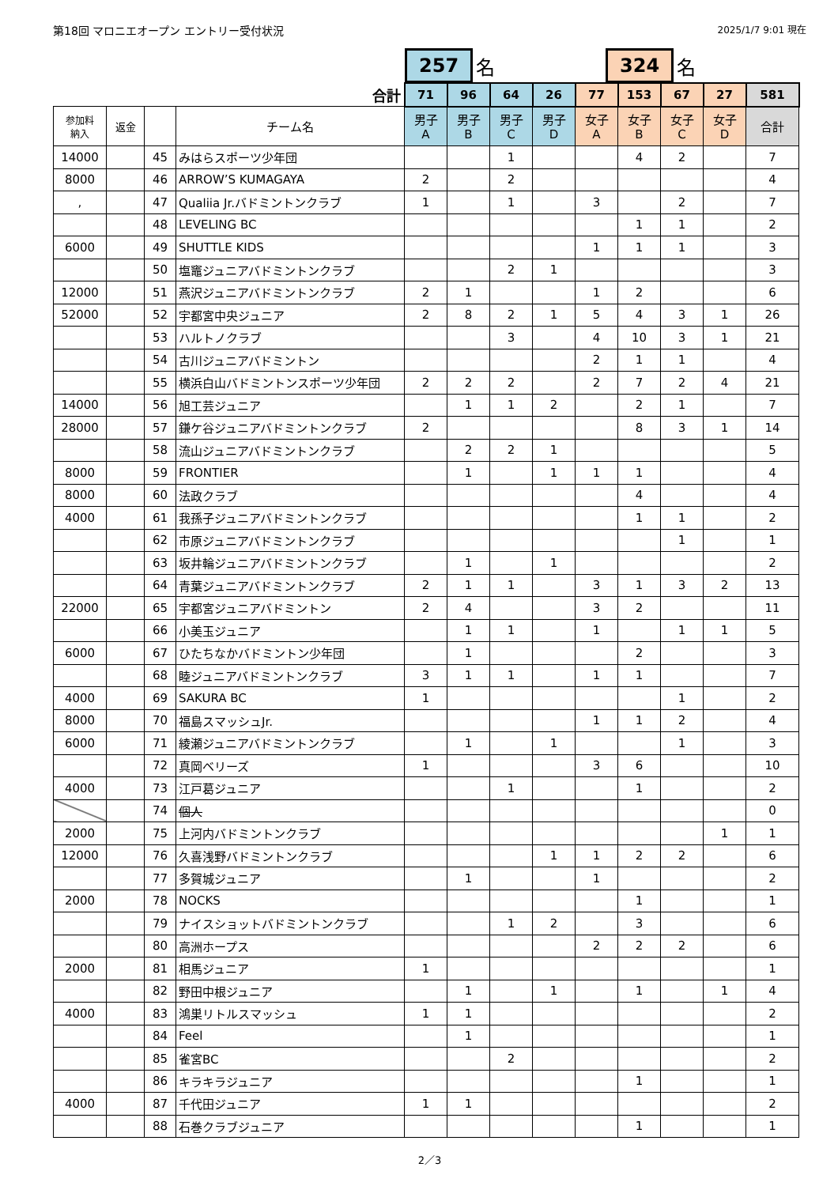第18回 マロニエオープン エントリー受付状況 2025/1/7 9:01 現在
257
名
324
名
| 合計 | | | | 71 | 96 | 64 | 26 | 77 | 153 | 67 | 27 | 581 |
| 参加料 納入 | 返金 | | チーム名 | 男子 A | 男子 B | 男子 C | 男子 D | 女子 A | 女子 B | 女子 C | 女子 D | 合計 |
| 14000 | | 45 | みはらスポーツ少年団 | | | 1 | | | 4 | 2 | | 7 |
| 8000 | | 46 | ARROW’S KUMAGAYA | 2 | | 2 | | | | | | 4 |
| , | | 47 | Qualiia Jr.バドミントンクラブ | 1 | | 1 | | 3 | | 2 | | 7 |
| | | 48 | LEVELING BC | | | | | | 1 | 1 | | 2 |
| 6000 | | 49 | SHUTTLE KIDS | | | | | 1 | 1 | 1 | | 3 |
| | | 50 | 塩竈ジュニアバドミントンクラブ | | | 2 | 1 | | | | | 3 |
| 12000 | | 51 | 燕沢ジュニアバドミントンクラブ | 2 | 1 | | | 1 | 2 | | | 6 |
| 52000 | | 52 | 宇都宮中央ジュニア | 2 | 8 | 2 | 1 | 5 | 4 | 3 | 1 | 26 |
| | | 53 | ハルトノクラブ | | | 3 | | 4 | 10 | 3 | 1 | 21 |
| | | 54 | 古川ジュニアバドミントン | | | | | 2 | 1 | 1 | | 4 |
| | | 55 | 横浜白山バドミントンスポーツ少年団 | 2 | 2 | 2 | | 2 | 7 | 2 | 4 | 21 |
| 14000 | | 56 | 旭工芸ジュニア | | 1 | 1 | 2 | | 2 | 1 | | 7 |
| 28000 | | 57 | 鎌ケ谷ジュニアバドミントンクラブ | 2 | | | | | 8 | 3 | 1 | 14 |
| | | 58 | 流山ジュニアバドミントンクラブ | | 2 | 2 | 1 | | | | | 5 |
| 8000 | | 59 | FRONTIER | | 1 | | 1 | 1 | 1 | | | 4 |
| 8000 | | 60 | 法政クラブ | | | | | | 4 | | | 4 |
| 4000 | | 61 | 我孫子ジュニアバドミントンクラブ | | | | | | 1 | 1 | | 2 |
| | | 62 | 市原ジュニアバドミントンクラブ | | | | | | | 1 | | 1 |
| | | 63 | 坂井輪ジュニアバドミントンクラブ | | 1 | | 1 | | | | | 2 |
| | | 64 | 青葉ジュニアバドミントンクラブ | 2 | 1 | 1 | | 3 | 1 | 3 | 2 | 13 |
| 22000 | | 65 | 宇都宮ジュニアバドミントン | 2 | 4 | | | 3 | 2 | | | 11 |
| | | 66 | 小美玉ジュニア | | 1 | 1 | | 1 | | 1 | 1 | 5 |
| 6000 | | 67 | ひたちなかバドミントン少年団 | | 1 | | | | 2 | | | 3 |
| | | 68 | 睦ジュニアバドミントンクラブ | 3 | 1 | 1 | | 1 | 1 | | | 7 |
| 4000 | | 69 | SAKURA BC | 1 | | | | | | 1 | | 2 |
| 8000 | | 70 | 福島スマッシュJr. | | | | | 1 | 1 | 2 | | 4 |
| 6000 | | 71 | 綾瀬ジュニアバドミントンクラブ | | 1 | | 1 | | | 1 | | 3 |
| | | 72 | 真岡ベリーズ | 1 | | | | 3 | 6 | | | 10 |
| 4000 | | 73 | 江戸葛ジュニア | | | 1 | | | 1 | | | 2 |
| | | 74 | 個人 | | | | | | | | | 0 |
| 2000 | | 75 | 上河内バドミントンクラブ | | | | | | | | 1 | 1 |
| 12000 | | 76 | 久喜浅野バドミントンクラブ | | | | 1 | 1 | 2 | 2 | | 6 |
| | | 77 | 多賀城ジュニア | | 1 | | | 1 | | | | 2 |
| 2000 | | 78 | NOCKS | | | | | | 1 | | | 1 |
| | | 79 | ナイスショットバドミントンクラブ | | | 1 | 2 | | 3 | | | 6 |
| | | 80 | 高洲ホープス | | | | | 2 | 2 | 2 | | 6 |
| 2000 | | 81 | 相馬ジュニア | 1 | | | | | | | | 1 |
| | | 82 | 野田中根ジュニア | | 1 | | 1 | | 1 | | 1 | 4 |
| 4000 | | 83 | 鴻巣リトルスマッシュ | 1 | 1 | | | | | | | 2 |
| | | 84 | Feel | | 1 | | | | | | | 1 |
| | | 85 | 雀宮BC | | | 2 | | | | | | 2 |
| | | 86 | キラキラジュニア | | | | | | 1 | | | 1 |
| 4000 | | 87 | 千代田ジュニア | 1 | 1 | | | | | | | 2 |
| | | 88 | 石巻クラブジュニア | | | | | | 1 | | | 1 |
2／3